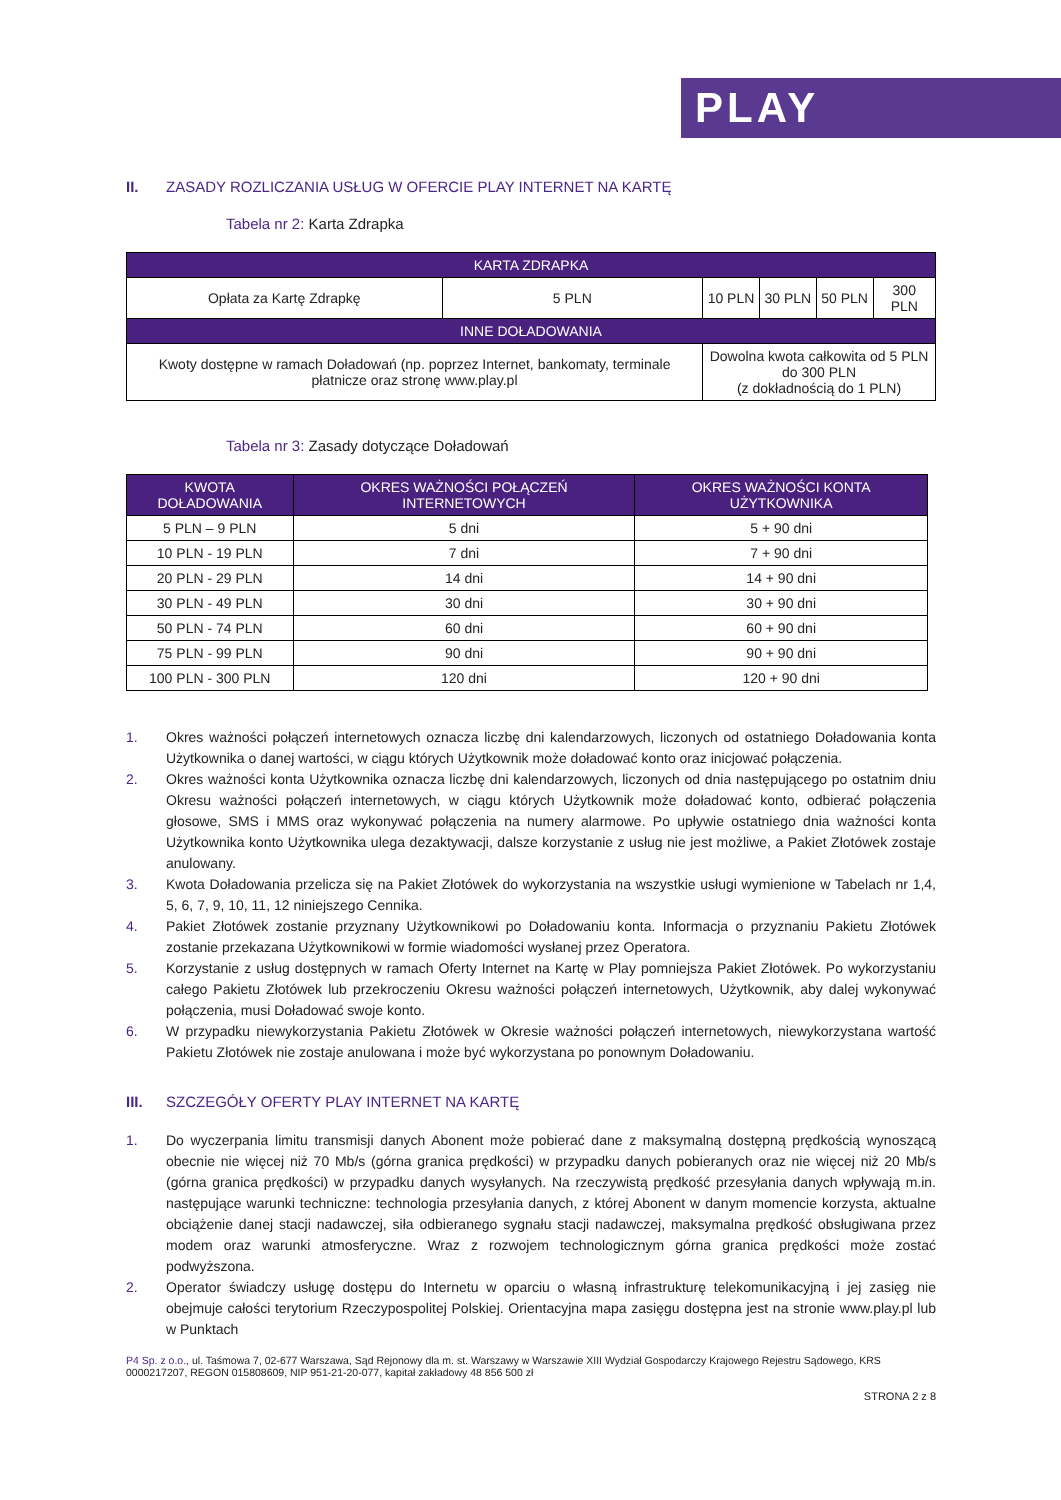PLAY
II. ZASADY ROZLICZANIA USŁUG W OFERCIE PLAY INTERNET NA KARTĘ
Tabela nr 2: Karta Zdrapka
| KARTA ZDRAPKA | | | | | |
| --- | --- | --- | --- | --- | --- |
| Opłata za Kartę Zdrapkę | 5 PLN | 10 PLN | 30 PLN | 50 PLN | 300 PLN |
| INNE DOŁADOWANIA | | | | | |
| Kwoty dostępne w ramach Doładowań (np. poprzez Internet, bankomaty, terminale płatnicze oraz stronę www.play.pl | | Dowolna kwota całkowita od 5 PLN do 300 PLN (z dokładnością do 1 PLN) | | | |
Tabela nr 3: Zasady dotyczące Doładowań
| KWOTA DOŁADOWANIA | OKRES WAŻNOŚCI POŁĄCZEŃ INTERNETOWYCH | OKRES WAŻNOŚCI KONTA UŻYTKOWNIKA |
| --- | --- | --- |
| 5 PLN – 9 PLN | 5 dni | 5 + 90 dni |
| 10 PLN - 19 PLN | 7 dni | 7 + 90 dni |
| 20 PLN - 29 PLN | 14 dni | 14 + 90 dni |
| 30 PLN - 49 PLN | 30 dni | 30 + 90 dni |
| 50 PLN - 74 PLN | 60 dni | 60 + 90 dni |
| 75 PLN - 99 PLN | 90 dni | 90 + 90 dni |
| 100 PLN - 300 PLN | 120 dni | 120 + 90 dni |
1. Okres ważności połączeń internetowych oznacza liczbę dni kalendarzowych, liczonych od ostatniego Doładowania konta Użytkownika o danej wartości, w ciągu których Użytkownik może doładować konto oraz inicjować połączenia.
2. Okres ważności konta Użytkownika oznacza liczbę dni kalendarzowych, liczonych od dnia następującego po ostatnim dniu Okresu ważności połączeń internetowych, w ciągu których Użytkownik może doładować konto, odbierać połączenia głosowe, SMS i MMS oraz wykonywać połączenia na numery alarmowe. Po upływie ostatniego dnia ważności konta Użytkownika konto Użytkownika ulega dezaktywacji, dalsze korzystanie z usług nie jest możliwe, a Pakiet Złotówek zostaje anulowany.
3. Kwota Doładowania przelicza się na Pakiet Złotówek do wykorzystania na wszystkie usługi wymienione w Tabelach nr 1,4, 5, 6, 7, 9, 10, 11, 12 niniejszego Cennika.
4. Pakiet Złotówek zostanie przyznany Użytkownikowi po Doładowaniu konta. Informacja o przyznaniu Pakietu Złotówek zostanie przekazana Użytkownikowi w formie wiadomości wysłanej przez Operatora.
5. Korzystanie z usług dostępnych w ramach Oferty Internet na Kartę w Play pomniejsza Pakiet Złotówek. Po wykorzystaniu całego Pakietu Złotówek lub przekroczeniu Okresu ważności połączeń internetowych, Użytkownik, aby dalej wykonywać połączenia, musi Doładować swoje konto.
6. W przypadku niewykorzystania Pakietu Złotówek w Okresie ważności połączeń internetowych, niewykorzystana wartość Pakietu Złotówek nie zostaje anulowana i może być wykorzystana po ponownym Doładowaniu.
III. SZCZEGÓŁY OFERTY PLAY INTERNET NA KARTĘ
1. Do wyczerpania limitu transmisji danych Abonent może pobierać dane z maksymalną dostępną prędkością wynoszącą obecnie nie więcej niż 70 Mb/s (górna granica prędkości) w przypadku danych pobieranych oraz nie więcej niż 20 Mb/s (górna granica prędkości) w przypadku danych wysyłanych. Na rzeczywistą prędkość przesyłania danych wpływają m.in. następujące warunki techniczne: technologia przesyłania danych, z której Abonent w danym momencie korzysta, aktualne obciążenie danej stacji nadawczej, siła odbieranego sygnału stacji nadawczej, maksymalna prędkość obsługiwana przez modem oraz warunki atmosferyczne. Wraz z rozwojem technologicznym górna granica prędkości może zostać podwyższona.
2. Operator świadczy usługę dostępu do Internetu w oparciu o własną infrastrukturę telekomunikacyjną i jej zasięg nie obejmuje całości terytorium Rzeczypospolitej Polskiej. Orientacyjna mapa zasięgu dostępna jest na stronie www.play.pl lub w Punktach
P4 Sp. z o.o., ul. Taśmowa 7, 02-677 Warszawa, Sąd Rejonowy dla m. st. Warszawy w Warszawie XIII Wydział Gospodarczy Krajowego Rejestru Sądowego, KRS 0000217207, REGON 015808609, NIP 951-21-20-077, kapitał zakładowy 48 856 500 zł
STRONA 2 z 8